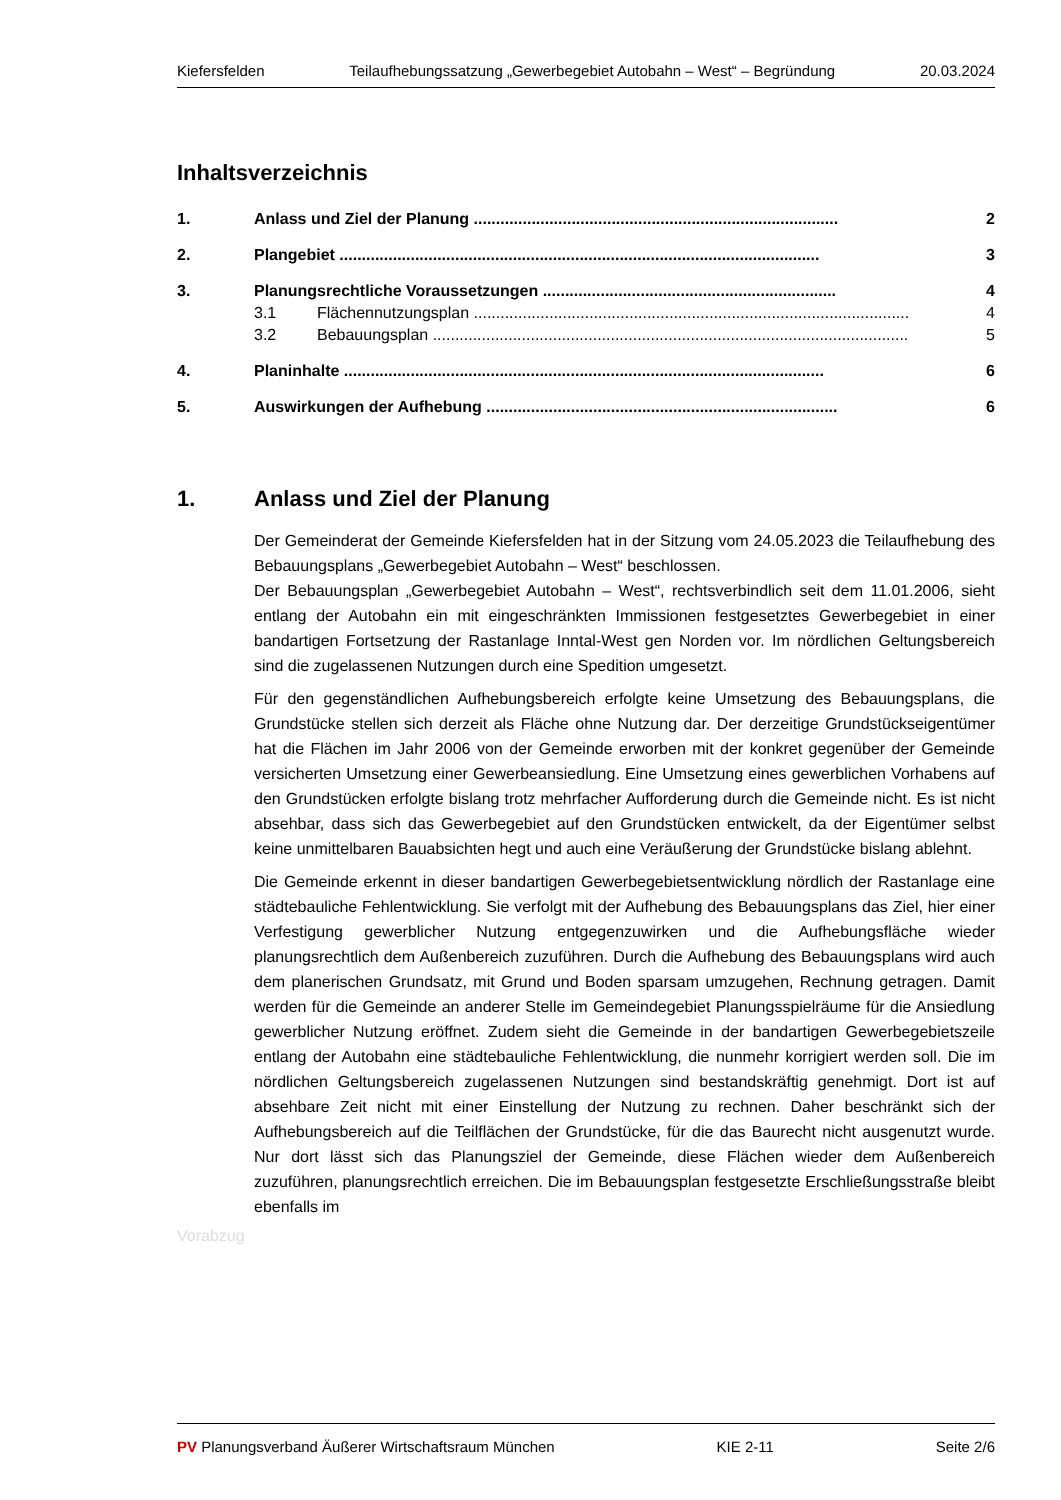Kiefersfelden Teilaufhebungssatzung „Gewerbegebiet Autobahn – West“ – Begründung 20.03.2024
Inhaltsverzeichnis
1. Anlass und Ziel der Planung .................................................................................. 2
2. Plangebiet ............................................................................................................ 3
3. Planungsrechtliche Voraussetzungen .................................................................. 4
3.1 Flächennutzungsplan .................................................................................................. 4
3.2 Bebauungsplan ........................................................................................................... 5
4. Planinhalte ............................................................................................................ 6
5. Auswirkungen der Aufhebung ............................................................................... 6
1. Anlass und Ziel der Planung
Der Gemeinderat der Gemeinde Kiefersfelden hat in der Sitzung vom 24.05.2023 die Teilaufhebung des Bebauungsplans „Gewerbegebiet Autobahn – West“ beschlossen.
Der Bebauungsplan „Gewerbegebiet Autobahn – West“, rechtsverbindlich seit dem 11.01.2006, sieht entlang der Autobahn ein mit eingeschränkten Immissionen festgesetztes Gewerbegebiet in einer bandartigen Fortsetzung der Rastanlage Inntal-West gen Norden vor. Im nördlichen Geltungsbereich sind die zugelassenen Nutzungen durch eine Spedition umgesetzt.
Für den gegenständlichen Aufhebungsbereich erfolgte keine Umsetzung des Bebauungsplans, die Grundstücke stellen sich derzeit als Fläche ohne Nutzung dar. Der derzeitige Grundstückseigentümer hat die Flächen im Jahr 2006 von der Gemeinde erworben mit der konkret gegenüber der Gemeinde versicherten Umsetzung einer Gewerbeansiedlung. Eine Umsetzung eines gewerblichen Vorhabens auf den Grundstücken erfolgte bislang trotz mehrfacher Aufforderung durch die Gemeinde nicht. Es ist nicht absehbar, dass sich das Gewerbegebiet auf den Grundstücken entwickelt, da der Eigentümer selbst keine unmittelbaren Bauabsichten hegt und auch eine Veräußerung der Grundstücke bislang ablehnt.
Die Gemeinde erkennt in dieser bandartigen Gewerbegebietsentwicklung nördlich der Rastanlage eine städtebauliche Fehlentwicklung. Sie verfolgt mit der Aufhebung des Bebauungsplans das Ziel, hier einer Verfestigung gewerblicher Nutzung entgegenzuwirken und die Aufhebungsfläche wieder planungsrechtlich dem Außenbereich zuzuführen. Durch die Aufhebung des Bebauungsplans wird auch dem planerischen Grundsatz, mit Grund und Boden sparsam umzugehen, Rechnung getragen. Damit werden für die Gemeinde an anderer Stelle im Gemeindegebiet Planungsspielräume für die Ansiedlung gewerblicher Nutzung eröffnet. Zudem sieht die Gemeinde in der bandartigen Gewerbegebietszeile entlang der Autobahn eine städtebauliche Fehlentwicklung, die nunmehr korrigiert werden soll. Die im nördlichen Geltungsbereich zugelassenen Nutzungen sind bestandskräftig genehmigt. Dort ist auf absehbare Zeit nicht mit einer Einstellung der Nutzung zu rechnen. Daher beschränkt sich der Aufhebungsbereich auf die Teilflächen der Grundstücke, für die das Baurecht nicht ausgenutzt wurde. Nur dort lässt sich das Planungsziel der Gemeinde, diese Flächen wieder dem Außenbereich zuzuführen, planungsrechtlich erreichen. Die im Bebauungsplan festgesetzte Erschließungsstraße bleibt ebenfalls im
Vorabzug
PV Planungsverband Äußerer Wirtschaftsraum München KIE 2-11 Seite 2/6